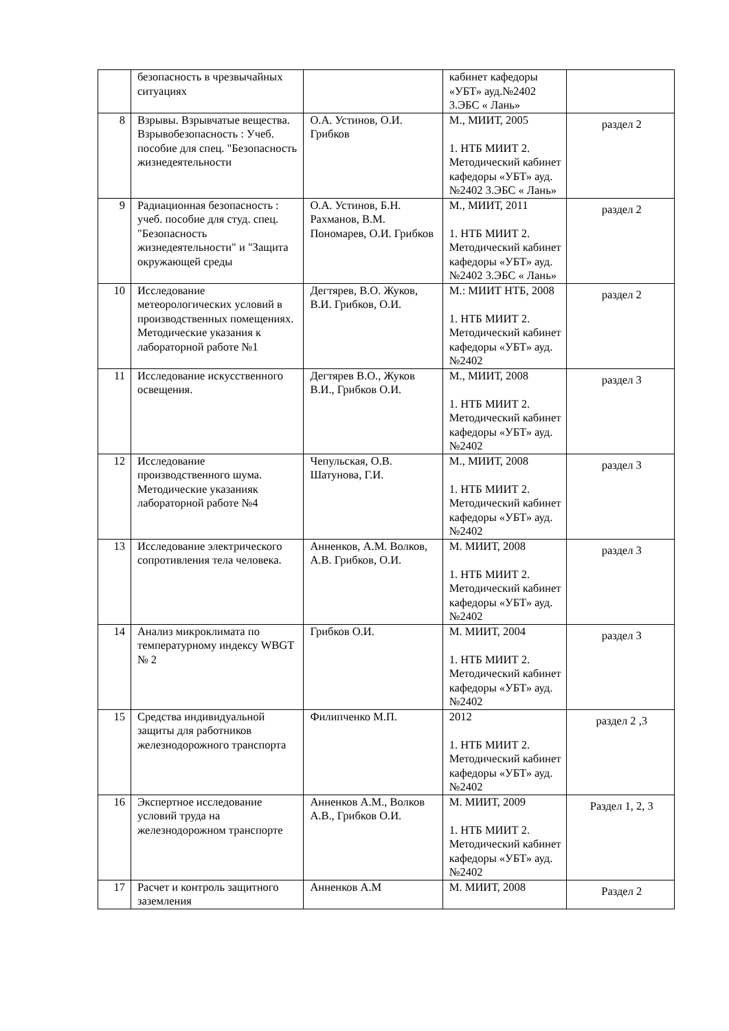| | безопасность в чрезвычайных ситуациях | | кабинет кафедоры «УБТ» ауд.№2402 3.ЭБС « Лань» | |
| 8 | Взрывы. Взрывчатые вещества. Взрывобезопасность : Учеб. пособие для спец. "Безопасность жизнедеятельности | О.А. Устинов, О.И. Грибков | М., МИИТ, 2005 1. НТБ МИИТ 2. Методический кабинет кафедоры «УБТ» ауд.№2402 3.ЭБС « Лань» | раздел 2 |
| 9 | Радиационная безопасность : учеб. пособие для студ. спец. "Безопасность жизнедеятельности" и "Защита окружающей среды | О.А. Устинов, Б.Н. Рахманов, В.М. Пономарев, О.И. Грибков | М., МИИТ, 2011 1. НТБ МИИТ 2. Методический кабинет кафедоры «УБТ» ауд.№2402 3.ЭБС « Лань» | раздел 2 |
| 10 | Исследование метеорологических условий в производственных помещениях. Методические указания к лабораторной работе №1 | Дегтярев, В.О. Жуков, В.И. Грибков, О.И. | М.: МИИТ НТБ, 2008 1. НТБ МИИТ 2. Методический кабинет кафедоры «УБТ» ауд.№2402 | раздел 2 |
| 11 | Исследование искусственного освещения. | Дегтярев В.О., Жуков В.И., Грибков О.И. | М., МИИТ, 2008 1. НТБ МИИТ 2. Методический кабинет кафедоры «УБТ» ауд.№2402 | раздел 3 |
| 12 | Исследование производственного шума. Методические указанияк лабораторной работе №4 | Чепульская, О.В. Шатунова, Г.И. | М., МИИТ, 2008 1. НТБ МИИТ 2. Методический кабинет кафедоры «УБТ» ауд.№2402 | раздел 3 |
| 13 | Исследование электрического сопротивления тела человека. | Анненков, А.М. Волков, А.В. Грибков, О.И. | М. МИИТ, 2008 1. НТБ МИИТ 2. Методический кабинет кафедоры «УБТ» ауд.№2402 | раздел 3 |
| 14 | Анализ микроклимата по температурному индексу WBGT № 2 | Грибков О.И. | М. МИИТ, 2004 1. НТБ МИИТ 2. Методический кабинет кафедоры «УБТ» ауд.№2402 | раздел 3 |
| 15 | Средства индивидуальной защиты для работников железнодорожного транспорта | Филипченко М.П. | 2012 1. НТБ МИИТ 2. Методический кабинет кафедоры «УБТ» ауд.№2402 | раздел 2 ,3 |
| 16 | Экспертное исследование условий труда на железнодорожном транспорте | Анненков А.М., Волков А.В., Грибков О.И. | М. МИИТ, 2009 1. НТБ МИИТ 2. Методический кабинет кафедоры «УБТ» ауд.№2402 | Раздел 1, 2, 3 |
| 17 | Расчет и контроль защитного заземления | Анненков А.М | М. МИИТ, 2008 | Раздел 2 |